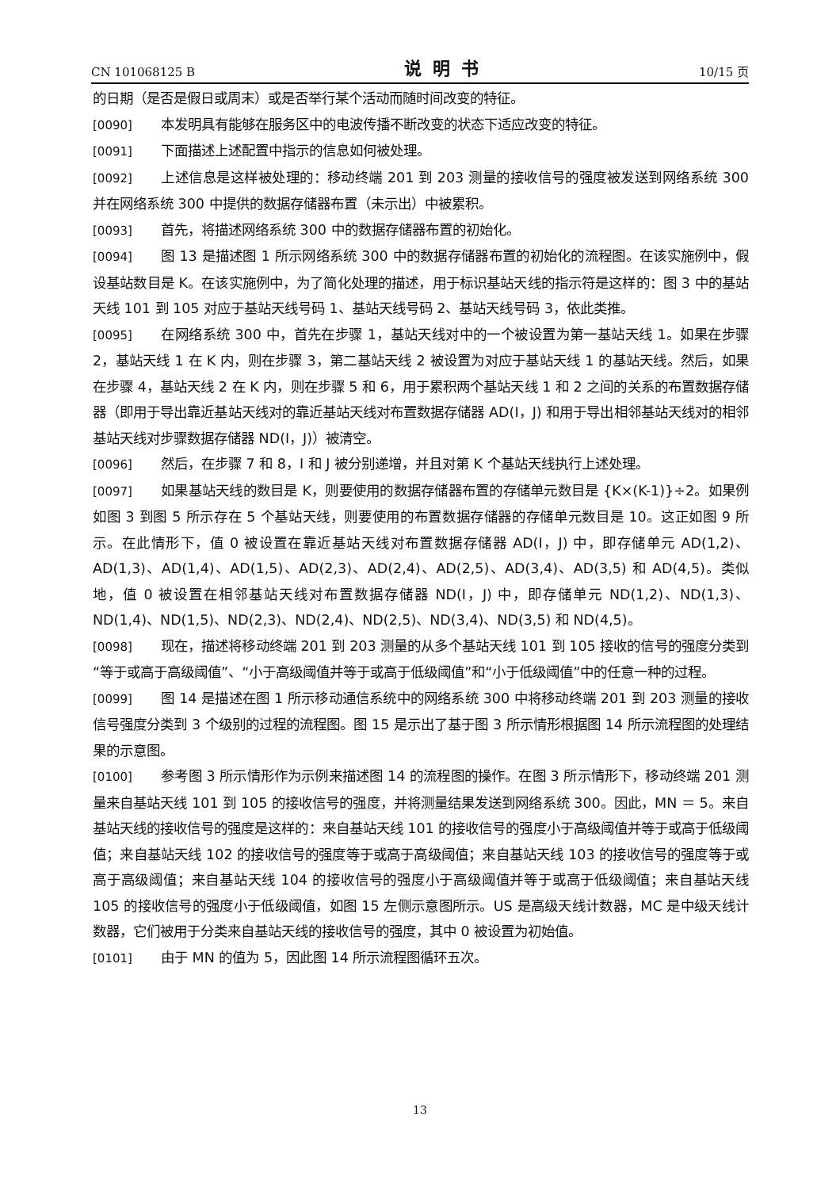CN 101068125 B 说明书 10/15 页
的日期（是否是假日或周末）或是否举行某个活动而随时间改变的特征。
[0090] 本发明具有能够在服务区中的电波传播不断改变的状态下适应改变的特征。
[0091] 下面描述上述配置中指示的信息如何被处理。
[0092] 上述信息是这样被处理的：移动终端 201 到 203 测量的接收信号的强度被发送到网络系统 300 并在网络系统 300 中提供的数据存储器布置（未示出）中被累积。
[0093] 首先，将描述网络系统 300 中的数据存储器布置的初始化。
[0094] 图 13 是描述图 1 所示网络系统 300 中的数据存储器布置的初始化的流程图。在该实施例中，假设基站数目是 K。在该实施例中，为了简化处理的描述，用于标识基站天线的指示符是这样的：图 3 中的基站天线 101 到 105 对应于基站天线号码 1、基站天线号码 2、基站天线号码 3，依此类推。
[0095] 在网络系统 300 中，首先在步骤 1，基站天线对中的一个被设置为第一基站天线 1。如果在步骤 2，基站天线 1 在 K 内，则在步骤 3，第二基站天线 2 被设置为对应于基站天线 1 的基站天线。然后，如果在步骤 4，基站天线 2 在 K 内，则在步骤 5 和 6，用于累积两个基站天线 1 和 2 之间的关系的布置数据存储器（即用于导出靠近基站天线对的靠近基站天线对布置数据存储器 AD(I，J) 和用于导出相邻基站天线对的相邻基站天线对步骤数据存储器 ND(I，J)）被清空。
[0096] 然后，在步骤 7 和 8，I 和 J 被分别递增，并且对第 K 个基站天线执行上述处理。
[0097] 如果基站天线的数目是 K，则要使用的数据存储器布置的存储单元数目是 {K×(K-1)}÷2。如果例如图 3 到图 5 所示存在 5 个基站天线，则要使用的布置数据存储器的存储单元数目是 10。这正如图 9 所示。在此情形下，值 0 被设置在靠近基站天线对布置数据存储器 AD(I，J) 中，即存储单元 AD(1,2)、AD(1,3)、AD(1,4)、AD(1,5)、AD(2,3)、AD(2,4)、AD(2,5)、AD(3,4)、AD(3,5) 和 AD(4,5)。类似地，值 0 被设置在相邻基站天线对布置数据存储器 ND(I，J) 中，即存储单元 ND(1,2)、ND(1,3)、ND(1,4)、ND(1,5)、ND(2,3)、ND(2,4)、ND(2,5)、ND(3,4)、ND(3,5) 和 ND(4,5)。
[0098] 现在，描述将移动终端 201 到 203 测量的从多个基站天线 101 到 105 接收的信号的强度分类到“等于或高于高级阈值”、“小于高级阈值并等于或高于低级阈值”和“小于低级阈值”中的任意一种的过程。
[0099] 图 14 是描述在图 1 所示移动通信系统中的网络系统 300 中将移动终端 201 到 203 测量的接收信号强度分类到 3 个级别的过程的流程图。图 15 是示出了基于图 3 所示情形根据图 14 所示流程图的处理结果的示意图。
[0100] 参考图 3 所示情形作为示例来描述图 14 的流程图的操作。在图 3 所示情形下，移动终端 201 测量来自基站天线 101 到 105 的接收信号的强度，并将测量结果发送到网络系统 300。因此，MN ＝ 5。来自基站天线的接收信号的强度是这样的：来自基站天线 101 的接收信号的强度小于高级阈值并等于或高于低级阈值；来自基站天线 102 的接收信号的强度等于或高于高级阈值；来自基站天线 103 的接收信号的强度等于或高于高级阈值；来自基站天线 104 的接收信号的强度小于高级阈值并等于或高于低级阈值；来自基站天线 105 的接收信号的强度小于低级阈值，如图 15 左侧示意图所示。US 是高级天线计数器，MC 是中级天线计数器，它们被用于分类来自基站天线的接收信号的强度，其中 0 被设置为初始值。
[0101] 由于 MN 的值为 5，因此图 14 所示流程图循环五次。
13